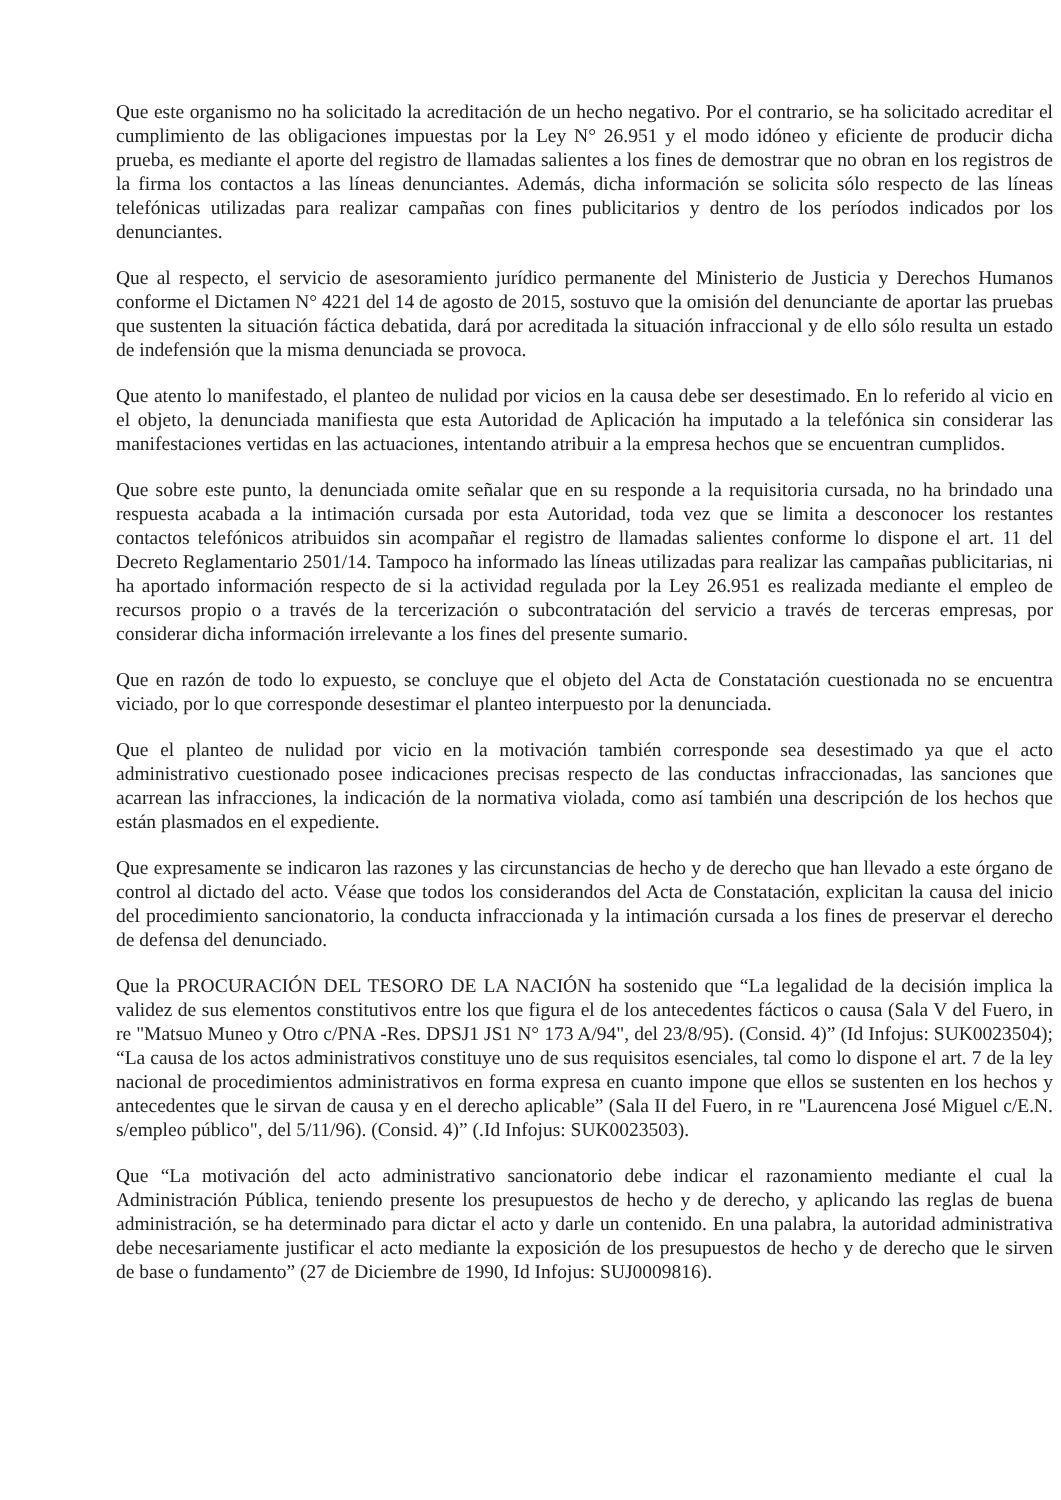Que este organismo no ha solicitado la acreditación de un hecho negativo. Por el contrario, se ha solicitado acreditar el cumplimiento de las obligaciones impuestas por la Ley N° 26.951 y el modo idóneo y eficiente de producir dicha prueba, es mediante el aporte del registro de llamadas salientes a los fines de demostrar que no obran en los registros de la firma los contactos a las líneas denunciantes. Además, dicha información se solicita sólo respecto de las líneas telefónicas utilizadas para realizar campañas con fines publicitarios y dentro de los períodos indicados por los denunciantes.
Que al respecto, el servicio de asesoramiento jurídico permanente del Ministerio de Justicia y Derechos Humanos conforme el Dictamen N° 4221 del 14 de agosto de 2015, sostuvo que la omisión del denunciante de aportar las pruebas que sustenten la situación fáctica debatida, dará por acreditada la situación infraccional y de ello sólo resulta un estado de indefensión que la misma denunciada se provoca.
Que atento lo manifestado, el planteo de nulidad por vicios en la causa debe ser desestimado. En lo referido al vicio en el objeto, la denunciada manifiesta que esta Autoridad de Aplicación ha imputado a la telefónica sin considerar las manifestaciones vertidas en las actuaciones, intentando atribuir a la empresa hechos que se encuentran cumplidos.
Que sobre este punto, la denunciada omite señalar que en su responde a la requisitoria cursada, no ha brindado una respuesta acabada a la intimación cursada por esta Autoridad, toda vez que se limita a desconocer los restantes contactos telefónicos atribuidos sin acompañar el registro de llamadas salientes conforme lo dispone el art. 11 del Decreto Reglamentario 2501/14. Tampoco ha informado las líneas utilizadas para realizar las campañas publicitarias, ni ha aportado información respecto de si la actividad regulada por la Ley 26.951 es realizada mediante el empleo de recursos propio o a través de la tercerización o subcontratación del servicio a través de terceras empresas, por considerar dicha información irrelevante a los fines del presente sumario.
Que en razón de todo lo expuesto, se concluye que el objeto del Acta de Constatación cuestionada no se encuentra viciado, por lo que corresponde desestimar el planteo interpuesto por la denunciada.
Que el planteo de nulidad por vicio en la motivación también corresponde sea desestimado ya que el acto administrativo cuestionado posee indicaciones precisas respecto de las conductas infraccionadas, las sanciones que acarrean las infracciones, la indicación de la normativa violada, como así también una descripción de los hechos que están plasmados en el expediente.
Que expresamente se indicaron las razones y las circunstancias de hecho y de derecho que han llevado a este órgano de control al dictado del acto. Véase que todos los considerandos del Acta de Constatación, explicitan la causa del inicio del procedimiento sancionatorio, la conducta infraccionada y la intimación cursada a los fines de preservar el derecho de defensa del denunciado.
Que la PROCURACIÓN DEL TESORO DE LA NACIÓN ha sostenido que “La legalidad de la decisión implica la validez de sus elementos constitutivos entre los que figura el de los antecedentes fácticos o causa (Sala V del Fuero, in re "Matsuo Muneo y Otro c/PNA -Res. DPSJ1 JS1 N° 173 A/94", del 23/8/95). (Consid. 4)” (Id Infojus: SUK0023504); “La causa de los actos administrativos constituye uno de sus requisitos esenciales, tal como lo dispone el art. 7 de la ley nacional de procedimientos administrativos en forma expresa en cuanto impone que ellos se sustenten en los hechos y antecedentes que le sirvan de causa y en el derecho aplicable” (Sala II del Fuero, in re "Laurencena José Miguel c/E.N. s/empleo público", del 5/11/96). (Consid. 4)” (.Id Infojus: SUK0023503).
Que “La motivación del acto administrativo sancionatorio debe indicar el razonamiento mediante el cual la Administración Pública, teniendo presente los presupuestos de hecho y de derecho, y aplicando las reglas de buena administración, se ha determinado para dictar el acto y darle un contenido. En una palabra, la autoridad administrativa debe necesariamente justificar el acto mediante la exposición de los presupuestos de hecho y de derecho que le sirven de base o fundamento” (27 de Diciembre de 1990, Id Infojus: SUJ0009816).